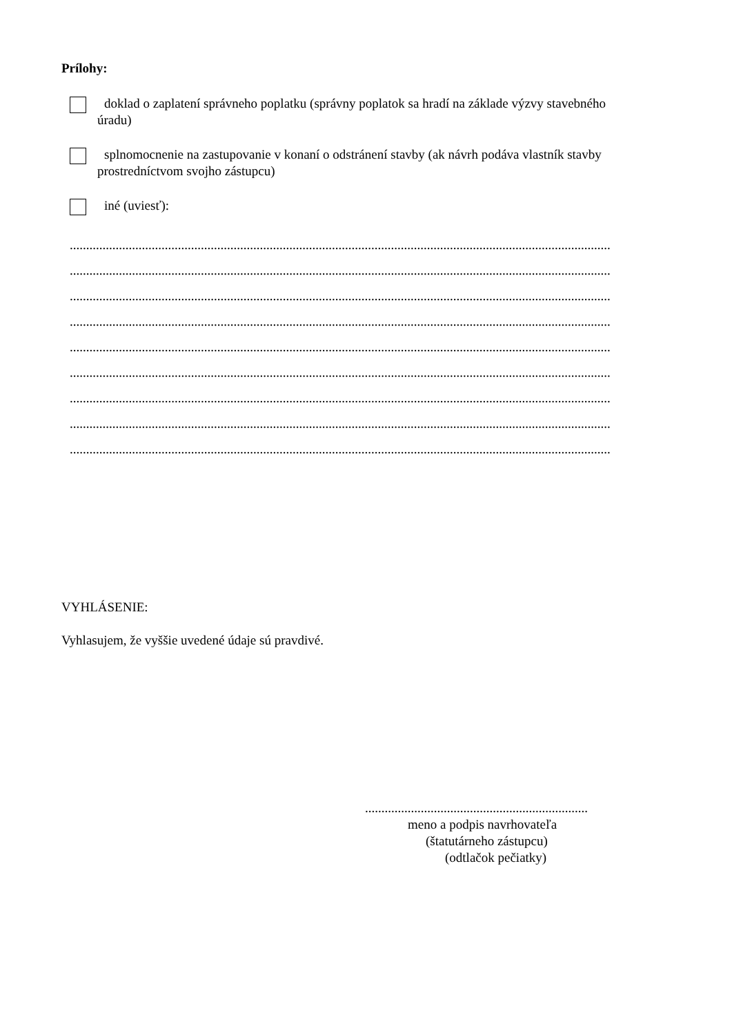Prílohy:
doklad o zaplatení správneho poplatku (správny poplatok sa hradí na základe výzvy stavebného
úradu)
splnomocnenie na zastupovanie v konaní o odstránení stavby (ak návrh podáva vlastník stavby
prostredníctvom svojho zástupcu)
iné (uviesť):
.....................................................................................................................................................................
.....................................................................................................................................................................
.....................................................................................................................................................................
.....................................................................................................................................................................
.....................................................................................................................................................................
.....................................................................................................................................................................
.....................................................................................................................................................................
.....................................................................................................................................................................
.....................................................................................................................................................................
VYHLÁSENIE:
Vyhlasujem, že vyššie uvedené údaje sú pravdivé.
....................................................................
meno a podpis navrhovateľa
(štatutárneho zástupcu)
(odtlačok pečiatky)